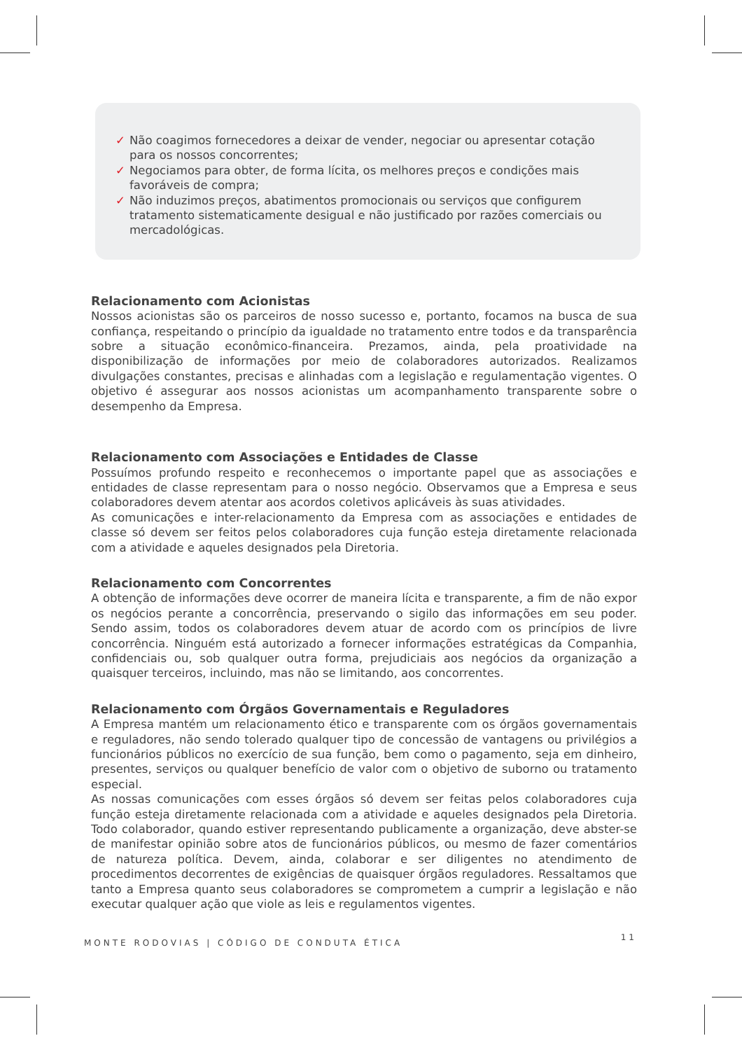✓ Não coagimos fornecedores a deixar de vender, negociar ou apresentar cotação para os nossos concorrentes;
✓ Negociamos para obter, de forma lícita, os melhores preços e condições mais favoráveis de compra;
✓ Não induzimos preços, abatimentos promocionais ou serviços que configurem tratamento sistematicamente desigual e não justificado por razões comerciais ou mercadológicas.
Relacionamento com Acionistas
Nossos acionistas são os parceiros de nosso sucesso e, portanto, focamos na busca de sua confiança, respeitando o princípio da igualdade no tratamento entre todos e da transparência sobre a situação econômico-financeira. Prezamos, ainda, pela proatividade na disponibilização de informações por meio de colaboradores autorizados. Realizamos divulgações constantes, precisas e alinhadas com a legislação e regulamentação vigentes. O objetivo é assegurar aos nossos acionistas um acompanhamento transparente sobre o desempenho da Empresa.
Relacionamento com Associações e Entidades de Classe
Possuímos profundo respeito e reconhecemos o importante papel que as associações e entidades de classe representam para o nosso negócio. Observamos que a Empresa e seus colaboradores devem atentar aos acordos coletivos aplicáveis às suas atividades.
As comunicações e inter-relacionamento da Empresa com as associações e entidades de classe só devem ser feitos pelos colaboradores cuja função esteja diretamente relacionada com a atividade e aqueles designados pela Diretoria.
Relacionamento com Concorrentes
A obtenção de informações deve ocorrer de maneira lícita e transparente, a fim de não expor os negócios perante a concorrência, preservando o sigilo das informações em seu poder. Sendo assim, todos os colaboradores devem atuar de acordo com os princípios de livre concorrência. Ninguém está autorizado a fornecer informações estratégicas da Companhia, confidenciais ou, sob qualquer outra forma, prejudiciais aos negócios da organização a quaisquer terceiros, incluindo, mas não se limitando, aos concorrentes.
Relacionamento com Órgãos Governamentais e Reguladores
A Empresa mantém um relacionamento ético e transparente com os órgãos governamentais e reguladores, não sendo tolerado qualquer tipo de concessão de vantagens ou privilégios a funcionários públicos no exercício de sua função, bem como o pagamento, seja em dinheiro, presentes, serviços ou qualquer benefício de valor com o objetivo de suborno ou tratamento especial.
As nossas comunicações com esses órgãos só devem ser feitas pelos colaboradores cuja função esteja diretamente relacionada com a atividade e aqueles designados pela Diretoria. Todo colaborador, quando estiver representando publicamente a organização, deve abster-se de manifestar opinião sobre atos de funcionários públicos, ou mesmo de fazer comentários de natureza política. Devem, ainda, colaborar e ser diligentes no atendimento de procedimentos decorrentes de exigências de quaisquer órgãos reguladores. Ressaltamos que tanto a Empresa quanto seus colaboradores se comprometem a cumprir a legislação e não executar qualquer ação que viole as leis e regulamentos vigentes.
MONTE RODOVIAS | CÓDIGO DE CONDUTA ÉTICA
11